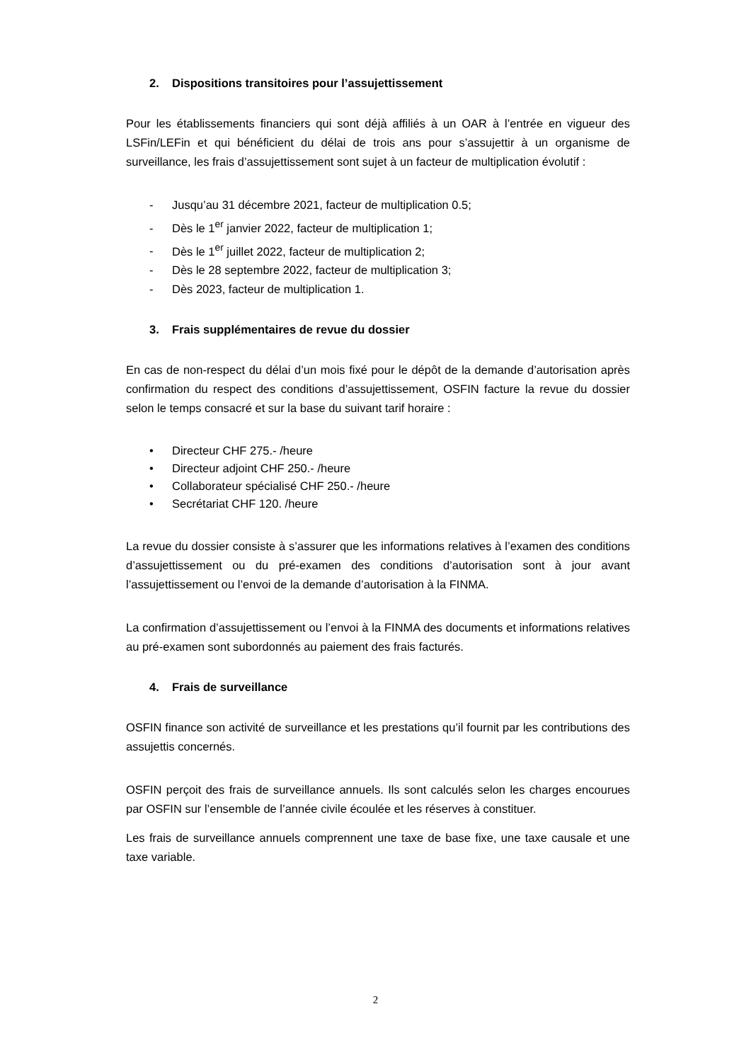2. Dispositions transitoires pour l’assujettissement
Pour les établissements financiers qui sont déjà affiliés à un OAR à l’entrée en vigueur des LSFin/LEFin et qui bénéficient du délai de trois ans pour s’assujettir à un organisme de surveillance, les frais d’assujettissement sont sujet à un facteur de multiplication évolutif :
- Jusqu’au 31 décembre 2021, facteur de multiplication 0.5;
- Dès le 1<sup>er</sup> janvier 2022, facteur de multiplication 1;
- Dès le 1<sup>er</sup> juillet 2022, facteur de multiplication 2;
- Dès le 28 septembre 2022, facteur de multiplication 3;
- Dès 2023, facteur de multiplication 1.
3. Frais supplémentaires de revue du dossier
En cas de non-respect du délai d’un mois fixé pour le dépôt de la demande d’autorisation après confirmation du respect des conditions d’assujettissement, OSFIN facture la revue du dossier selon le temps consacré et sur la base du suivant tarif horaire :
• Directeur CHF 275.- /heure
• Directeur adjoint CHF 250.- /heure
• Collaborateur spécialisé CHF 250.- /heure
• Secrétariat CHF 120. /heure
La revue du dossier consiste à s’assurer que les informations relatives à l’examen des conditions d’assujettissement ou du pré-examen des conditions d’autorisation sont à jour avant l’assujettissement ou l’envoi de la demande d’autorisation à la FINMA.
La confirmation d’assujettissement ou l’envoi à la FINMA des documents et informations relatives au pré-examen sont subordonnés au paiement des frais facturés.
4. Frais de surveillance
OSFIN finance son activité de surveillance et les prestations qu’il fournit par les contributions des assujettis concernés.
OSFIN perçoit des frais de surveillance annuels. Ils sont calculés selon les charges encourues par OSFIN sur l’ensemble de l’année civile écoulée et les réserves à constituer.
Les frais de surveillance annuels comprennent une taxe de base fixe, une taxe causale et une taxe variable.
2